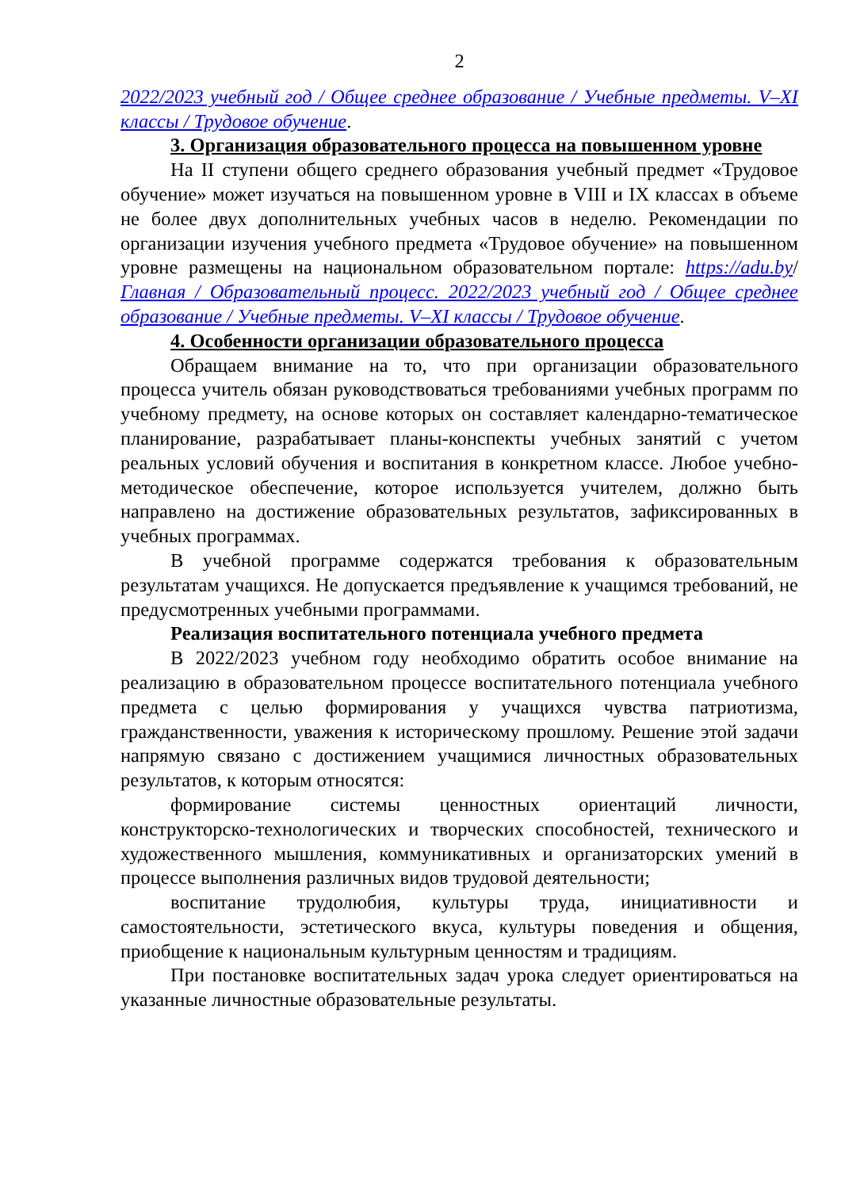2
2022/2023 учебный год / Общее среднее образование / Учебные предметы. V–XI классы / Трудовое обучение.
3. Организация образовательного процесса на повышенном уровне
На II ступени общего среднего образования учебный предмет «Трудовое обучение» может изучаться на повышенном уровне в VIII и IX классах в объеме не более двух дополнительных учебных часов в неделю. Рекомендации по организации изучения учебного предмета «Трудовое обучение» на повышенном уровне размещены на национальном образовательном портале: https://adu.by/ Главная / Образовательный процесс. 2022/2023 учебный год / Общее среднее образование / Учебные предметы. V–XI классы / Трудовое обучение.
4. Особенности организации образовательного процесса
Обращаем внимание на то, что при организации образовательного процесса учитель обязан руководствоваться требованиями учебных программ по учебному предмету, на основе которых он составляет календарно-тематическое планирование, разрабатывает планы-конспекты учебных занятий с учетом реальных условий обучения и воспитания в конкретном классе. Любое учебно-методическое обеспечение, которое используется учителем, должно быть направлено на достижение образовательных результатов, зафиксированных в учебных программах.
В учебной программе содержатся требования к образовательным результатам учащихся. Не допускается предъявление к учащимся требований, не предусмотренных учебными программами.
Реализация воспитательного потенциала учебного предмета
В 2022/2023 учебном году необходимо обратить особое внимание на реализацию в образовательном процессе воспитательного потенциала учебного предмета с целью формирования у учащихся чувства патриотизма, гражданственности, уважения к историческому прошлому. Решение этой задачи напрямую связано с достижением учащимися личностных образовательных результатов, к которым относятся:
формирование системы ценностных ориентаций личности, конструкторско-технологических и творческих способностей, технического и художественного мышления, коммуникативных и организаторских умений в процессе выполнения различных видов трудовой деятельности;
воспитание трудолюбия, культуры труда, инициативности и самостоятельности, эстетического вкуса, культуры поведения и общения, приобщение к национальным культурным ценностям и традициям.
При постановке воспитательных задач урока следует ориентироваться на указанные личностные образовательные результаты.